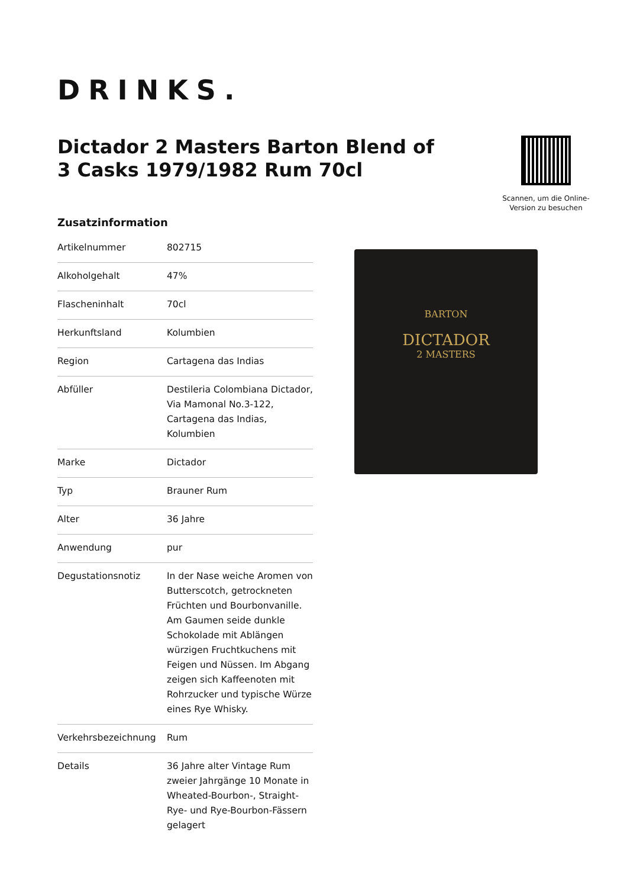DRINKS.
Dictador 2 Masters Barton Blend of 3 Casks 1979/1982 Rum 70cl
Scannen, um die Online-Version zu besuchen
Zusatzinformation
| Artikelnummer | 802715 |
| Alkoholgehalt | 47% |
| Flascheninhalt | 70cl |
| Herkunftsland | Kolumbien |
| Region | Cartagena das Indias |
| Abfüller | Destileria Colombiana Dictador, Via Mamonal No.3-122, Cartagena das Indias, Kolumbien |
| Marke | Dictador |
| Typ | Brauner Rum |
| Alter | 36 Jahre |
| Anwendung | pur |
| Degustationsnotiz | In der Nase weiche Aromen von Butterscotch, getrockneten Früchten und Bourbonvanille. Am Gaumen seide dunkle Schokolade mit Ablängen würzigen Fruchtkuchens mit Feigen und Nüssen. Im Abgang zeigen sich Kaffeenoten mit Rohrzucker und typische Würze eines Rye Whisky. |
| Verkehrsbezeichnung | Rum |
| Details | 36 Jahre alter Vintage Rum zweier Jahrgänge 10 Monate in Wheated-Bourbon-, Straight-Rye- und Rye-Bourbon-Fässern gelagert |
BARTON
DICTADOR
2 MASTERS